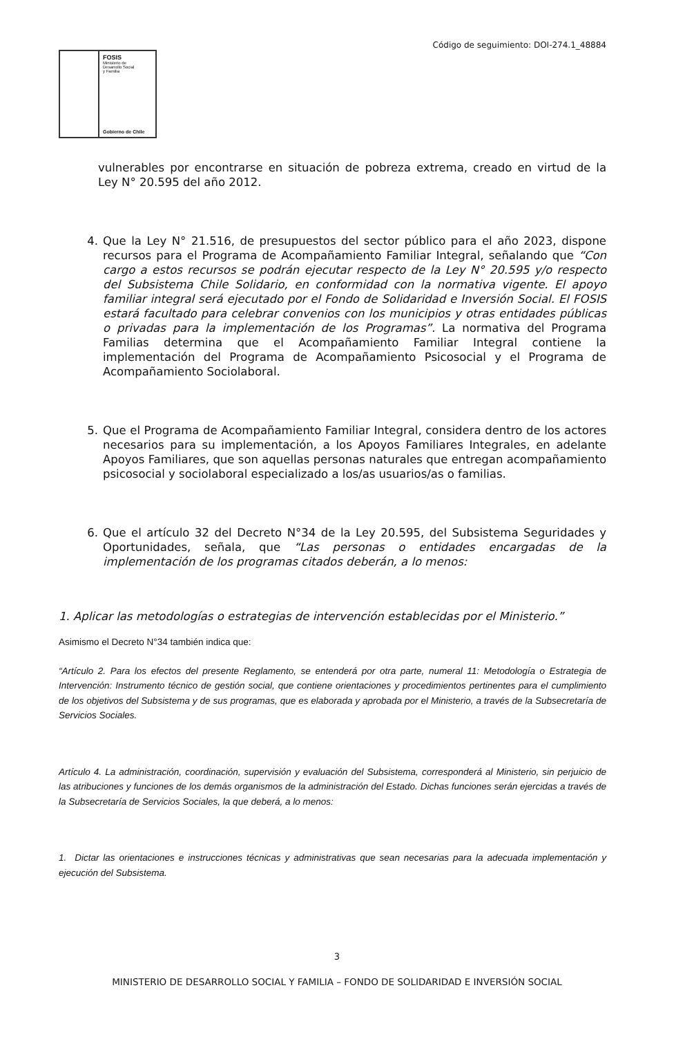Código de seguimiento: DOI-274.1_48884
FOSIS
Ministerio de
Desarrollo Social
y Familia
Gobierno de Chile
vulnerables por encontrarse en situación de pobreza extrema, creado en virtud de la Ley N° 20.595 del año 2012.
4. Que la Ley N° 21.516, de presupuestos del sector público para el año 2023, dispone recursos para el Programa de Acompañamiento Familiar Integral, señalando que “Con cargo a estos recursos se podrán ejecutar respecto de la Ley N° 20.595 y/o respecto del Subsistema Chile Solidario, en conformidad con la normativa vigente. El apoyo familiar integral será ejecutado por el Fondo de Solidaridad e Inversión Social. El FOSIS estará facultado para celebrar convenios con los municipios y otras entidades públicas o privadas para la implementación de los Programas”. La normativa del Programa Familias determina que el Acompañamiento Familiar Integral contiene la implementación del Programa de Acompañamiento Psicosocial y el Programa de Acompañamiento Sociolaboral.
5. Que el Programa de Acompañamiento Familiar Integral, considera dentro de los actores necesarios para su implementación, a los Apoyos Familiares Integrales, en adelante Apoyos Familiares, que son aquellas personas naturales que entregan acompañamiento psicosocial y sociolaboral especializado a los/as usuarios/as o familias.
6. Que el artículo 32 del Decreto N°34 de la Ley 20.595, del Subsistema Seguridades y Oportunidades, señala, que “Las personas o entidades encargadas de la implementación de los programas citados deberán, a lo menos:
1. Aplicar las metodologías o estrategias de intervención establecidas por el Ministerio.”
Asimismo el Decreto N°34 también indica que:
“Artículo 2. Para los efectos del presente Reglamento, se entenderá por otra parte, numeral 11: Metodología o Estrategia de Intervención: Instrumento técnico de gestión social, que contiene orientaciones y procedimientos pertinentes para el cumplimiento de los objetivos del Subsistema y de sus programas, que es elaborada y aprobada por el Ministerio, a través de la Subsecretaría de Servicios Sociales.
Artículo 4. La administración, coordinación, supervisión y evaluación del Subsistema, corresponderá al Ministerio, sin perjuicio de las atribuciones y funciones de los demás organismos de la administración del Estado. Dichas funciones serán ejercidas a través de la Subsecretaría de Servicios Sociales, la que deberá, a lo menos:
1. Dictar las orientaciones e instrucciones técnicas y administrativas que sean necesarias para la adecuada implementación y ejecución del Subsistema.
3
MINISTERIO DE DESARROLLO SOCIAL Y FAMILIA – FONDO DE SOLIDARIDAD E INVERSIÓN SOCIAL